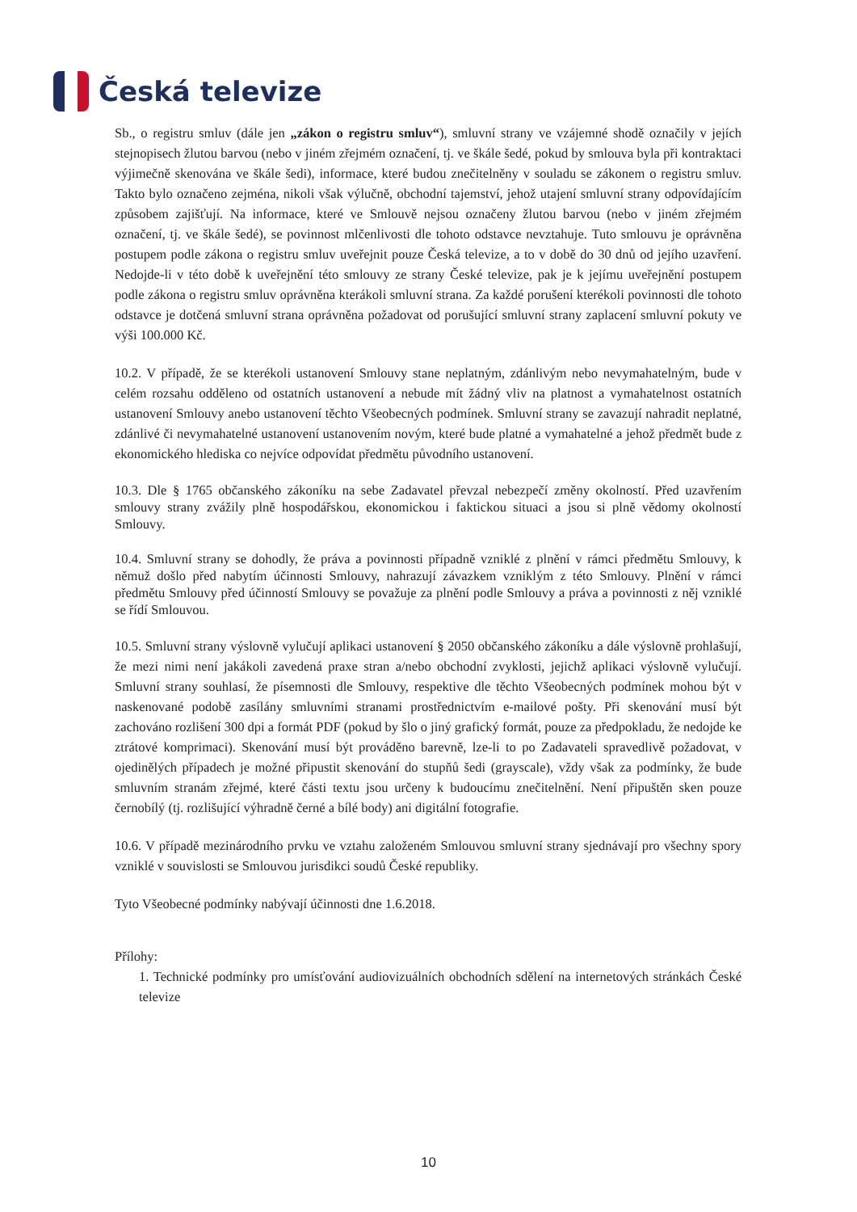Česká televize
Sb., o registru smluv (dále jen „zákon o registru smluv“), smluvní strany ve vzájemné shodě označily v jejích stejnopisech žlutou barvou (nebo v jiném zřejmém označení, tj. ve škále šedé, pokud by smlouva byla při kontraktaci výjimečně skenována ve škále šedi), informace, které budou znečitelněny v souladu se zákonem o registru smluv. Takto bylo označeno zejména, nikoli však výlučně, obchodní tajemství, jehož utajení smluvní strany odpovídajícím způsobem zajišťují. Na informace, které ve Smlouvě nejsou označeny žlutou barvou (nebo v jiném zřejmém označení, tj. ve škále šedé), se povinnost mlčenlivosti dle tohoto odstavce nevztahuje. Tuto smlouvu je oprávněna postupem podle zákona o registru smluv uveřejnit pouze Česká televize, a to v době do 30 dnů od jejího uzavření. Nedojde-li v této době k uveřejnění této smlouvy ze strany České televize, pak je k jejímu uveřejnění postupem podle zákona o registru smluv oprávněna kterákoli smluvní strana. Za každé porušení kterékoli povinnosti dle tohoto odstavce je dotčená smluvní strana oprávněna požadovat od porušující smluvní strany zaplacení smluvní pokuty ve výši 100.000 Kč.
10.2. V případě, že se kterékoli ustanovení Smlouvy stane neplatným, zdánlivým nebo nevymahatelným, bude v celém rozsahu odděleno od ostatních ustanovení a nebude mít žádný vliv na platnost a vymahatelnost ostatních ustanovení Smlouvy anebo ustanovení těchto Všeobecných podmínek. Smluvní strany se zavazují nahradit neplatné, zdánlivé či nevymahatelné ustanovení ustanovením novým, které bude platné a vymahatelné a jehož předmět bude z ekonomického hlediska co nejvíce odpovídat předmětu původního ustanovení.
10.3. Dle § 1765 občanského zákoníku na sebe Zadavatel převzal nebezpečí změny okolností. Před uzavřením smlouvy strany zvážily plně hospodářskou, ekonomickou i faktickou situaci a jsou si plně vědomy okolností Smlouvy.
10.4. Smluvní strany se dohodly, že práva a povinnosti případně vzniklé z plnění v rámci předmětu Smlouvy, k němuž došlo před nabytím účinnosti Smlouvy, nahrazují závazkem vzniklým z této Smlouvy. Plnění v rámci předmětu Smlouvy před účinností Smlouvy se považuje za plnění podle Smlouvy a práva a povinnosti z něj vzniklé se řídí Smlouvou.
10.5. Smluvní strany výslovně vylučují aplikaci ustanovení § 2050 občanského zákoníku a dále výslovně prohlašují, že mezi nimi není jakákoli zavedená praxe stran a/nebo obchodní zvyklosti, jejichž aplikaci výslovně vylučují. Smluvní strany souhlasí, že písemnosti dle Smlouvy, respektive dle těchto Všeobecných podmínek mohou být v naskenované podobě zasílány smluvními stranami prostřednictvím e-mailové pošty. Při skenování musí být zachováno rozlišení 300 dpi a formát PDF (pokud by šlo o jiný grafický formát, pouze za předpokladu, že nedojde ke ztrátové komprimaci). Skenování musí být prováděno barevně, lze-li to po Zadavateli spravedlivě požadovat, v ojedinělých případech je možné připustit skenování do stupňů šedi (grayscale), vždy však za podmínky, že bude smluvním stranám zřejmé, které části textu jsou určeny k budoucímu znečitelnění. Není připuštěn sken pouze černobílý (tj. rozlišující výhradně černé a bílé body) ani digitální fotografie.
10.6. V případě mezinárodního prvku ve vztahu založeném Smlouvou smluvní strany sjednávají pro všechny spory vzniklé v souvislosti se Smlouvou jurisdikci soudů České republiky.
Tyto Všeobecné podmínky nabývají účinnosti dne 1.6.2018.
Přílohy:
1. Technické podmínky pro umísťování audiovizuálních obchodních sdělení na internetových stránkách České televize
10